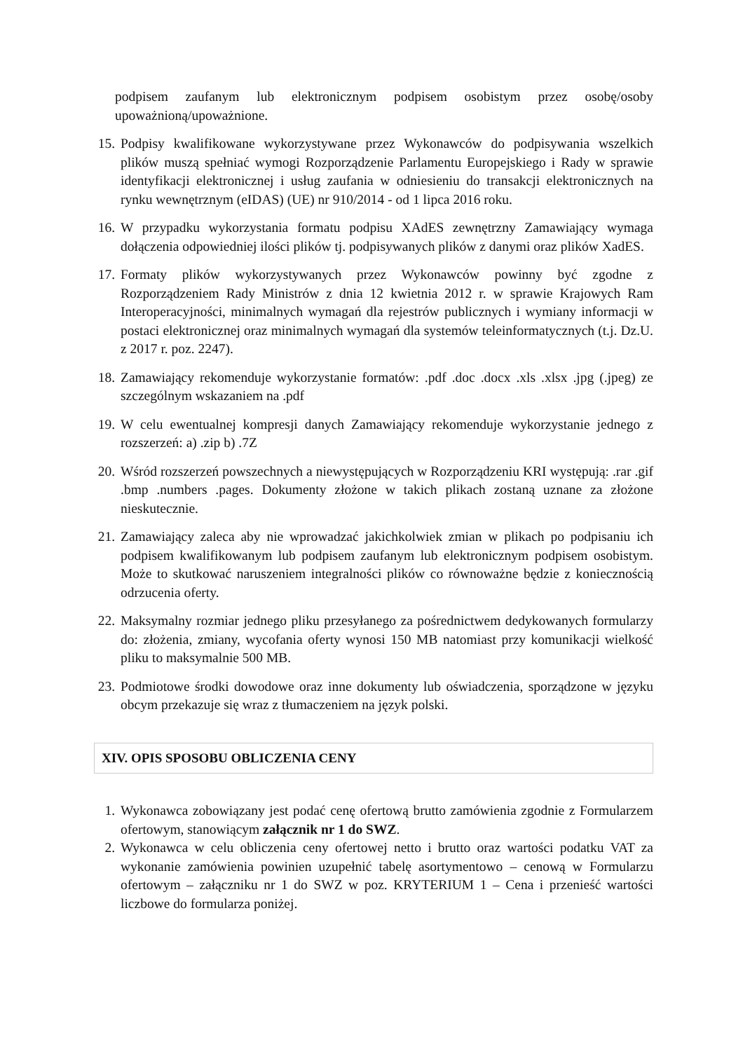podpisem zaufanym lub elektronicznym podpisem osobistym przez osobę/osoby upoważnioną/upoważnione.
15. Podpisy kwalifikowane wykorzystywane przez Wykonawców do podpisywania wszelkich plików muszą spełniać wymogi Rozporządzenie Parlamentu Europejskiego i Rady w sprawie identyfikacji elektronicznej i usług zaufania w odniesieniu do transakcji elektronicznych na rynku wewnętrznym (eIDAS) (UE) nr 910/2014 - od 1 lipca 2016 roku.
16. W przypadku wykorzystania formatu podpisu XAdES zewnętrzny Zamawiający wymaga dołączenia odpowiedniej ilości plików tj. podpisywanych plików z danymi oraz plików XadES.
17. Formaty plików wykorzystywanych przez Wykonawców powinny być zgodne z Rozporządzeniem Rady Ministrów z dnia 12 kwietnia 2012 r. w sprawie Krajowych Ram Interoperacyjności, minimalnych wymagań dla rejestrów publicznych i wymiany informacji w postaci elektronicznej oraz minimalnych wymagań dla systemów teleinformatycznych (t.j. Dz.U. z 2017 r. poz. 2247).
18. Zamawiający rekomenduje wykorzystanie formatów: .pdf .doc .docx .xls .xlsx .jpg (.jpeg) ze szczególnym wskazaniem na .pdf
19. W celu ewentualnej kompresji danych Zamawiający rekomenduje wykorzystanie jednego z rozszerzeń: a) .zip b) .7Z
20. Wśród rozszerzeń powszechnych a niewystępujących w Rozporządzeniu KRI występują: .rar .gif .bmp .numbers .pages. Dokumenty złożone w takich plikach zostaną uznane za złożone nieskutecznie.
21. Zamawiający zaleca aby nie wprowadzać jakichkolwiek zmian w plikach po podpisaniu ich podpisem kwalifikowanym lub podpisem zaufanym lub elektronicznym podpisem osobistym. Może to skutkować naruszeniem integralności plików co równoważne będzie z koniecznością odrzucenia oferty.
22. Maksymalny rozmiar jednego pliku przesyłanego za pośrednictwem dedykowanych formularzy do: złożenia, zmiany, wycofania oferty wynosi 150 MB natomiast przy komunikacji wielkość pliku to maksymalnie 500 MB.
23. Podmiotowe środki dowodowe oraz inne dokumenty lub oświadczenia, sporządzone w języku obcym przekazuje się wraz z tłumaczeniem na język polski.
XIV. OPIS SPOSOBU OBLICZENIA CENY
1. Wykonawca zobowiązany jest podać cenę ofertową brutto zamówienia zgodnie z Formularzem ofertowym, stanowiącym załącznik nr 1 do SWZ.
2. Wykonawca w celu obliczenia ceny ofertowej netto i brutto oraz wartości podatku VAT za wykonanie zamówienia powinien uzupełnić tabelę asortymentowo – cenową w Formularzu ofertowym – załączniku nr 1 do SWZ w poz. KRYTERIUM 1 – Cena i przenieść wartości liczbowe do formularza poniżej.